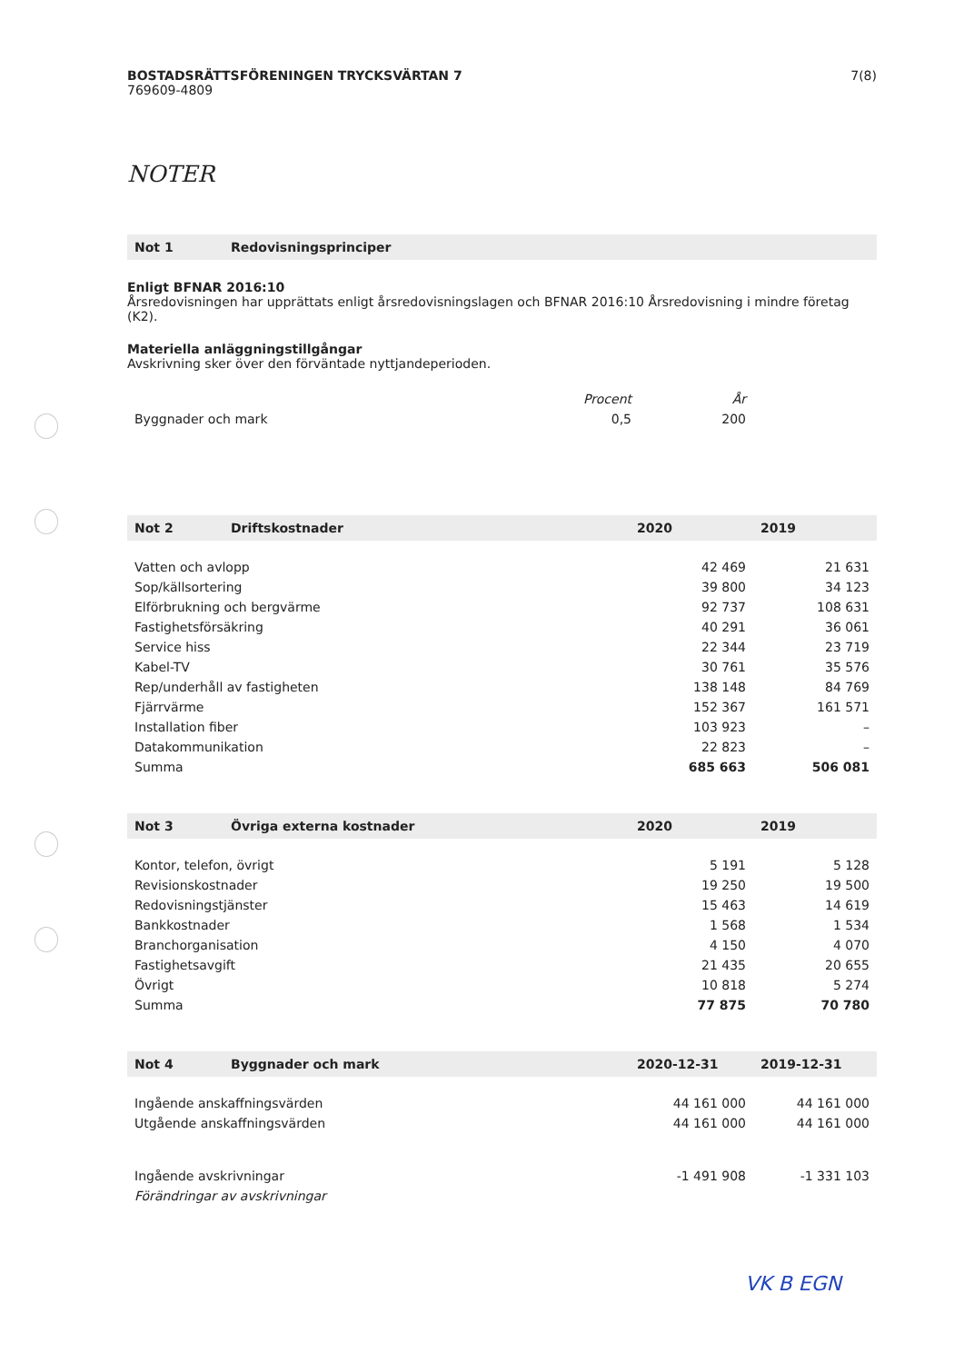BOSTADSRÄTTSFÖRENINGEN TRYCKSVÄRTAN 7
769609-4809
7(8)
NOTER
| Not 1 | Redovisningsprinciper |
| --- | --- |
Enligt BFNAR 2016:10
Årsredovisningen har upprättats enligt årsredovisningslagen och BFNAR 2016:10 Årsredovisning i mindre företag (K2).
Materiella anläggningstillgångar
Avskrivning sker över den förväntade nyttjandeperioden.
| | Procent | År | |
| Byggnader och mark | 0,5 | 200 | |
| Not 2 | Driftskostnader | 2020 | 2019 |
| --- | --- | --- | --- |
| Vatten och avlopp | | 42 469 | 21 631 |
| Sop/källsortering | | 39 800 | 34 123 |
| Elförbrukning och bergvärme | | 92 737 | 108 631 |
| Fastighetsförsäkring | | 40 291 | 36 061 |
| Service hiss | | 22 344 | 23 719 |
| Kabel-TV | | 30 761 | 35 576 |
| Rep/underhåll av fastigheten | | 138 148 | 84 769 |
| Fjärrvärme | | 152 367 | 161 571 |
| Installation fiber | | 103 923 | – |
| Datakommunikation | | 22 823 | – |
| Summa | | 685 663 | 506 081 |
| Not 3 | Övriga externa kostnader | 2020 | 2019 |
| --- | --- | --- | --- |
| Kontor, telefon, övrigt | | 5 191 | 5 128 |
| Revisionskostnader | | 19 250 | 19 500 |
| Redovisningstjänster | | 15 463 | 14 619 |
| Bankkostnader | | 1 568 | 1 534 |
| Branchorganisation | | 4 150 | 4 070 |
| Fastighetsavgift | | 21 435 | 20 655 |
| Övrigt | | 10 818 | 5 274 |
| Summa | | 77 875 | 70 780 |
| Not 4 | Byggnader och mark | 2020-12-31 | 2019-12-31 |
| --- | --- | --- | --- |
| Ingående anskaffningsvärden | | 44 161 000 | 44 161 000 |
| Utgående anskaffningsvärden | | 44 161 000 | 44 161 000 |
| Ingående avskrivningar | | -1 491 908 | -1 331 103 |
| Förändringar av avskrivningar | | | |
VK B EGN